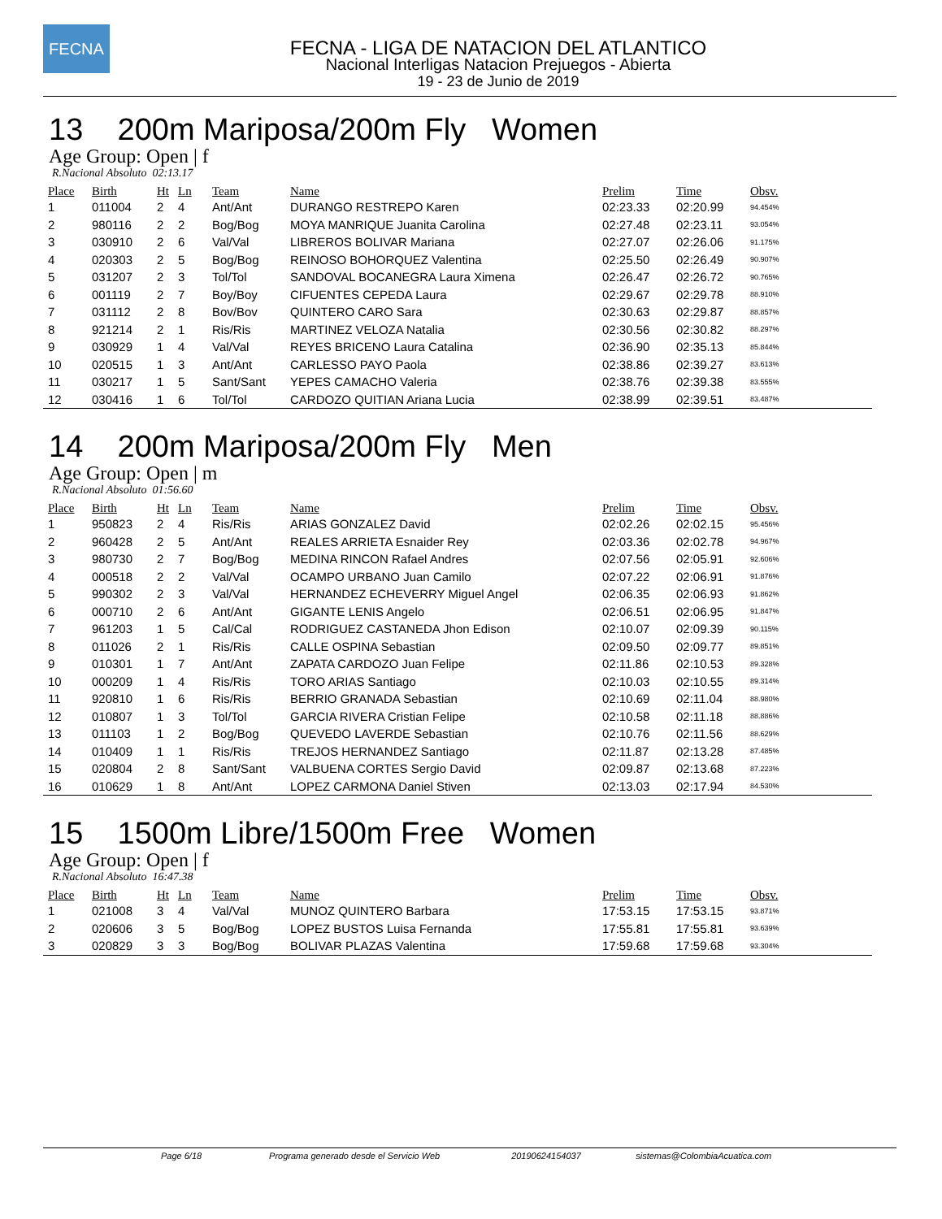FECNA
FECNA - LIGA DE NATACION DEL ATLANTICO
Nacional Interligas Natacion Prejuegos - Abierta
19 - 23 de Junio de 2019
13 200m Mariposa/200m Fly Women
Age Group: Open | f
R.Nacional Absoluto 02:13.17
| Place | Birth | Ht | Ln | Team | Name | Prelim | Time | Obsv. |
| --- | --- | --- | --- | --- | --- | --- | --- | --- |
| 1 | 011004 | 2 | 4 | Ant/Ant | DURANGO RESTREPO Karen | 02:23.33 | 02:20.99 | 94.454% |
| 2 | 980116 | 2 | 2 | Bog/Bog | MOYA MANRIQUE Juanita Carolina | 02:27.48 | 02:23.11 | 93.054% |
| 3 | 030910 | 2 | 6 | Val/Val | LIBREROS BOLIVAR Mariana | 02:27.07 | 02:26.06 | 91.175% |
| 4 | 020303 | 2 | 5 | Bog/Bog | REINOSO BOHORQUEZ Valentina | 02:25.50 | 02:26.49 | 90.907% |
| 5 | 031207 | 2 | 3 | Tol/Tol | SANDOVAL BOCANEGRA Laura Ximena | 02:26.47 | 02:26.72 | 90.765% |
| 6 | 001119 | 2 | 7 | Boy/Boy | CIFUENTES CEPEDA Laura | 02:29.67 | 02:29.78 | 88.910% |
| 7 | 031112 | 2 | 8 | Bov/Bov | QUINTERO CARO Sara | 02:30.63 | 02:29.87 | 88.857% |
| 8 | 921214 | 2 | 1 | Ris/Ris | MARTINEZ VELOZA Natalia | 02:30.56 | 02:30.82 | 88.297% |
| 9 | 030929 | 1 | 4 | Val/Val | REYES BRICENO Laura Catalina | 02:36.90 | 02:35.13 | 85.844% |
| 10 | 020515 | 1 | 3 | Ant/Ant | CARLESSO PAYO Paola | 02:38.86 | 02:39.27 | 83.613% |
| 11 | 030217 | 1 | 5 | Sant/Sant | YEPES CAMACHO Valeria | 02:38.76 | 02:39.38 | 83.555% |
| 12 | 030416 | 1 | 6 | Tol/Tol | CARDOZO QUITIAN Ariana Lucia | 02:38.99 | 02:39.51 | 83.487% |
14 200m Mariposa/200m Fly Men
Age Group: Open | m
R.Nacional Absoluto 01:56.60
| Place | Birth | Ht | Ln | Team | Name | Prelim | Time | Obsv. |
| --- | --- | --- | --- | --- | --- | --- | --- | --- |
| 1 | 950823 | 2 | 4 | Ris/Ris | ARIAS GONZALEZ David | 02:02.26 | 02:02.15 | 95.456% |
| 2 | 960428 | 2 | 5 | Ant/Ant | REALES ARRIETA Esnaider Rey | 02:03.36 | 02:02.78 | 94.967% |
| 3 | 980730 | 2 | 7 | Bog/Bog | MEDINA RINCON Rafael Andres | 02:07.56 | 02:05.91 | 92.606% |
| 4 | 000518 | 2 | 2 | Val/Val | OCAMPO URBANO Juan Camilo | 02:07.22 | 02:06.91 | 91.876% |
| 5 | 990302 | 2 | 3 | Val/Val | HERNANDEZ ECHEVERRY Miguel Angel | 02:06.35 | 02:06.93 | 91.862% |
| 6 | 000710 | 2 | 6 | Ant/Ant | GIGANTE LENIS Angelo | 02:06.51 | 02:06.95 | 91.847% |
| 7 | 961203 | 1 | 5 | Cal/Cal | RODRIGUEZ CASTANEDA Jhon Edison | 02:10.07 | 02:09.39 | 90.115% |
| 8 | 011026 | 2 | 1 | Ris/Ris | CALLE OSPINA Sebastian | 02:09.50 | 02:09.77 | 89.851% |
| 9 | 010301 | 1 | 7 | Ant/Ant | ZAPATA CARDOZO Juan Felipe | 02:11.86 | 02:10.53 | 89.328% |
| 10 | 000209 | 1 | 4 | Ris/Ris | TORO ARIAS Santiago | 02:10.03 | 02:10.55 | 89.314% |
| 11 | 920810 | 1 | 6 | Ris/Ris | BERRIO GRANADA Sebastian | 02:10.69 | 02:11.04 | 88.980% |
| 12 | 010807 | 1 | 3 | Tol/Tol | GARCIA RIVERA Cristian Felipe | 02:10.58 | 02:11.18 | 88.886% |
| 13 | 011103 | 1 | 2 | Bog/Bog | QUEVEDO LAVERDE Sebastian | 02:10.76 | 02:11.56 | 88.629% |
| 14 | 010409 | 1 | 1 | Ris/Ris | TREJOS HERNANDEZ Santiago | 02:11.87 | 02:13.28 | 87.485% |
| 15 | 020804 | 2 | 8 | Sant/Sant | VALBUENA CORTES Sergio David | 02:09.87 | 02:13.68 | 87.223% |
| 16 | 010629 | 1 | 8 | Ant/Ant | LOPEZ CARMONA Daniel Stiven | 02:13.03 | 02:17.94 | 84.530% |
15 1500m Libre/1500m Free Women
Age Group: Open | f
R.Nacional Absoluto 16:47.38
| Place | Birth | Ht | Ln | Team | Name | Prelim | Time | Obsv. |
| --- | --- | --- | --- | --- | --- | --- | --- | --- |
| 1 | 021008 | 3 | 4 | Val/Val | MUNOZ QUINTERO Barbara | 17:53.15 | 17:53.15 | 93.871% |
| 2 | 020606 | 3 | 5 | Bog/Bog | LOPEZ BUSTOS Luisa Fernanda | 17:55.81 | 17:55.81 | 93.639% |
| 3 | 020829 | 3 | 3 | Bog/Bog | BOLIVAR PLAZAS Valentina | 17:59.68 | 17:59.68 | 93.304% |
Page 6/18 Programa generado desde el Servicio Web 20190624154037 sistemas@ColombiaAcuatica.com